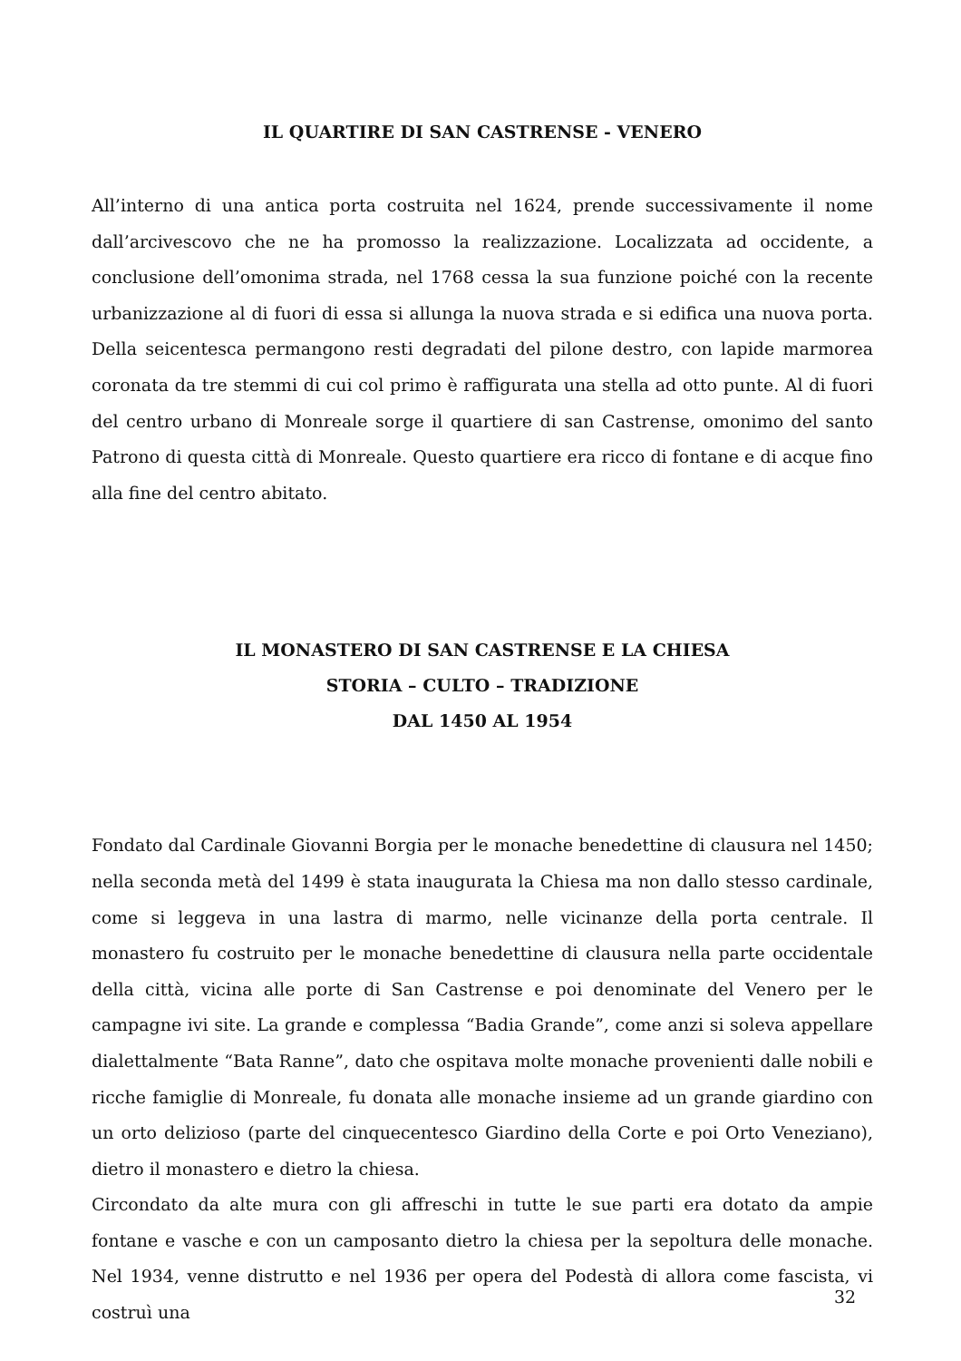IL QUARTIRE DI SAN CASTRENSE - VENERO
All’interno di una antica porta costruita nel 1624, prende successivamente il nome dall’arcivescovo che ne ha promosso la realizzazione. Localizzata ad occidente, a conclusione dell’omonima strada, nel 1768 cessa la sua funzione poiché con la recente urbanizzazione al di fuori di essa si allunga la nuova strada e si edifica una nuova porta. Della seicentesca permangono resti degradati del pilone destro, con lapide marmorea coronata da tre stemmi di cui col primo è raffigurata una stella ad otto punte. Al di fuori del centro urbano di Monreale sorge il quartiere di san Castrense, omonimo del santo Patrono di questa città di Monreale. Questo quartiere era ricco di fontane e di acque fino alla fine del centro abitato.
IL MONASTERO DI SAN CASTRENSE E LA CHIESA
STORIA – CULTO – TRADIZIONE
DAL 1450 AL 1954
Fondato dal Cardinale Giovanni Borgia per le monache benedettine di clausura nel 1450; nella seconda metà del 1499 è stata inaugurata la Chiesa ma non dallo stesso cardinale, come si leggeva in una lastra di marmo, nelle vicinanze della porta centrale. Il monastero fu costruito per le monache benedettine di clausura nella parte occidentale della città, vicina alle porte di San Castrense e poi denominate del Venero per le campagne ivi site. La grande e complessa “Badia Grande”, come anzi si soleva appellare dialettalmente “Bata Ranne”, dato che ospitava molte monache provenienti dalle nobili e ricche famiglie di Monreale, fu donata alle monache insieme ad un grande giardino con un orto delizioso (parte del cinquecentesco Giardino della Corte e poi Orto Veneziano), dietro il monastero e dietro la chiesa.
Circondato da alte mura con gli affreschi in tutte le sue parti era dotato da ampie fontane e vasche e con un camposanto dietro la chiesa per la sepoltura delle monache. Nel 1934, venne distrutto e nel 1936 per opera del Podestà di allora come fascista, vi costruì una
32